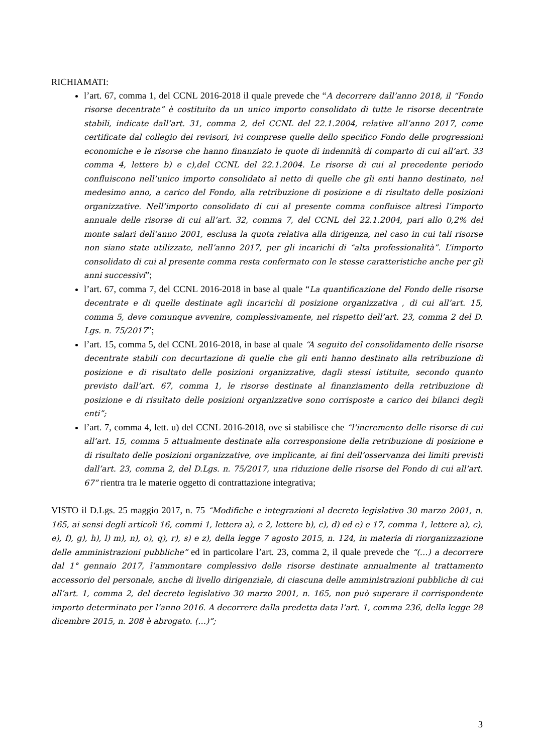RICHIAMATI:
l’art. 67, comma 1, del CCNL 2016-2018 il quale prevede che “A decorrere dall’anno 2018, il “Fondo risorse decentrate” è costituito da un unico importo consolidato di tutte le risorse decentrate stabili, indicate dall’art. 31, comma 2, del CCNL del 22.1.2004, relative all’anno 2017, come certificate dal collegio dei revisori, ivi comprese quelle dello specifico Fondo delle progressioni economiche e le risorse che hanno finanziato le quote di indennità di comparto di cui all’art. 33 comma 4, lettere b) e c),del CCNL del 22.1.2004. Le risorse di cui al precedente periodo confluiscono nell’unico importo consolidato al netto di quelle che gli enti hanno destinato, nel medesimo anno, a carico del Fondo, alla retribuzione di posizione e di risultato delle posizioni organizzative. Nell’importo consolidato di cui al presente comma confluisce altresì l’importo annuale delle risorse di cui all’art. 32, comma 7, del CCNL del 22.1.2004, pari allo 0,2% del monte salari dell’anno 2001, esclusa la quota relativa alla dirigenza, nel caso in cui tali risorse non siano state utilizzate, nell’anno 2017, per gli incarichi di “alta professionalità”. L’importo consolidato di cui al presente comma resta confermato con le stesse caratteristiche anche per gli anni successivi”;
l’art. 67, comma 7, del CCNL 2016-2018 in base al quale “La quantificazione del Fondo delle risorse decentrate e di quelle destinate agli incarichi di posizione organizzativa , di cui all’art. 15, comma 5, deve comunque avvenire, complessivamente, nel rispetto dell’art. 23, comma 2 del D. Lgs. n. 75/2017”;
l’art. 15, comma 5, del CCNL 2016-2018, in base al quale “A seguito del consolidamento delle risorse decentrate stabili con decurtazione di quelle che gli enti hanno destinato alla retribuzione di posizione e di risultato delle posizioni organizzative, dagli stessi istituite, secondo quanto previsto dall’art. 67, comma 1, le risorse destinate al finanziamento della retribuzione di posizione e di risultato delle posizioni organizzative sono corrisposte a carico dei bilanci degli enti”;
l’art. 7, comma 4, lett. u) del CCNL 2016-2018, ove si stabilisce che “l’incremento delle risorse di cui all’art. 15, comma 5 attualmente destinate alla corresponsione della retribuzione di posizione e di risultato delle posizioni organizzative, ove implicante, ai fini dell’osservanza dei limiti previsti dall’art. 23, comma 2, del D.Lgs. n. 75/2017, una riduzione delle risorse del Fondo di cui all’art. 67” rientra tra le materie oggetto di contrattazione integrativa;
VISTO il D.Lgs. 25 maggio 2017, n. 75 “Modifiche e integrazioni al decreto legislativo 30 marzo 2001, n. 165, ai sensi degli articoli 16, commi 1, lettera a), e 2, lettere b), c), d) ed e) e 17, comma 1, lettere a), c), e), f), g), h), l) m), n), o), q), r), s) e z), della legge 7 agosto 2015, n. 124, in materia di riorganizzazione delle amministrazioni pubbliche” ed in particolare l’art. 23, comma 2, il quale prevede che “(…) a decorrere dal 1° gennaio 2017, l’ammontare complessivo delle risorse destinate annualmente al trattamento accessorio del personale, anche di livello dirigenziale, di ciascuna delle amministrazioni pubbliche di cui all’art. 1, comma 2, del decreto legislativo 30 marzo 2001, n. 165, non può superare il corrispondente importo determinato per l’anno 2016. A decorrere dalla predetta data l’art. 1, comma 236, della legge 28 dicembre 2015, n. 208 è abrogato. (…)”;
3